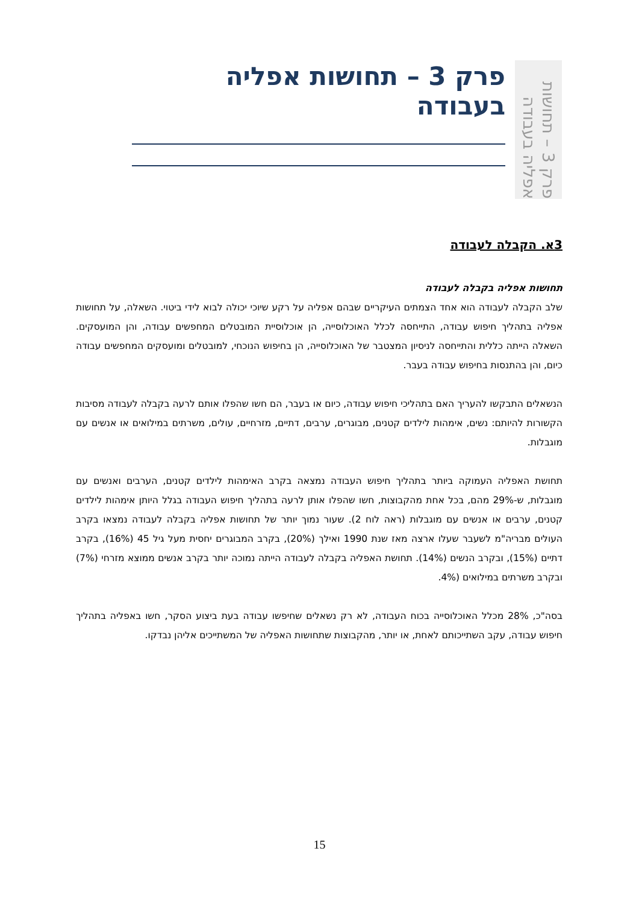פרק 3 – תחושות אפליה בעבודה
פרק 3 – תחושות אפליה בעבודה
3א. הקבלה לעבודה
תחושות אפליה בקבלה לעבודה
שלב הקבלה לעבודה הוא אחד הצמתים העיקריים שבהם אפליה על רקע שיוכי יכולה לבוא לידי ביטוי. השאלה, על תחושות אפליה בתהליך חיפוש עבודה, התייחסה לכלל האוכלוסייה, הן אוכלוסיית המובטלים המחפשים עבודה, והן המועסקים. השאלה הייתה כללית והתייחסה לניסיון המצטבר של האוכלוסייה, הן בחיפוש הנוכחי, למובטלים ומועסקים המחפשים עבודה כיום, והן בהתנסות בחיפוש עבודה בעבר.
הנשאלים התבקשו להעריך האם בתהליכי חיפוש עבודה, כיום או בעבר, הם חשו שהפלו אותם לרעה בקבלה לעבודה מסיבות הקשורות להיותם: נשים, אימהות לילדים קטנים, מבוגרים, ערבים, דתיים, מזרחיים, עולים, משרתים במילואים או אנשים עם מוגבלות.
תחושת האפליה העמוקה ביותר בתהליך חיפוש העבודה נמצאה בקרב האימהות לילדים קטנים, הערבים ואנשים עם מוגבלות, ש-29% מהם, בכל אחת מהקבוצות, חשו שהפלו אותן לרעה בתהליך חיפוש העבודה בגלל היותן אימהות לילדים קטנים, ערבים או אנשים עם מוגבלות (ראה לוח 2). שעור נמוך יותר של תחושות אפליה בקבלה לעבודה נמצאו בקרב העולים מבריה"מ לשעבר שעלו ארצה מאז שנת 1990 ואילך (20%), בקרב המבוגרים יחסית מעל גיל 45 (16%), בקרב דתיים (15%), ובקרב הנשים (14%). תחושת האפליה בקבלה לעבודה הייתה נמוכה יותר בקרב אנשים ממוצא מזרחי (7%) ובקרב משרתים במילואים (4%.
בסה"כ, 28% מכלל האוכלוסייה בכוח העבודה, לא רק נשאלים שחיפשו עבודה בעת ביצוע הסקר, חשו באפליה בתהליך חיפוש עבודה, עקב השתייכותם לאחת, או יותר, מהקבוצות שתחושות האפליה של המשתייכים אליהן נבדקו.
15